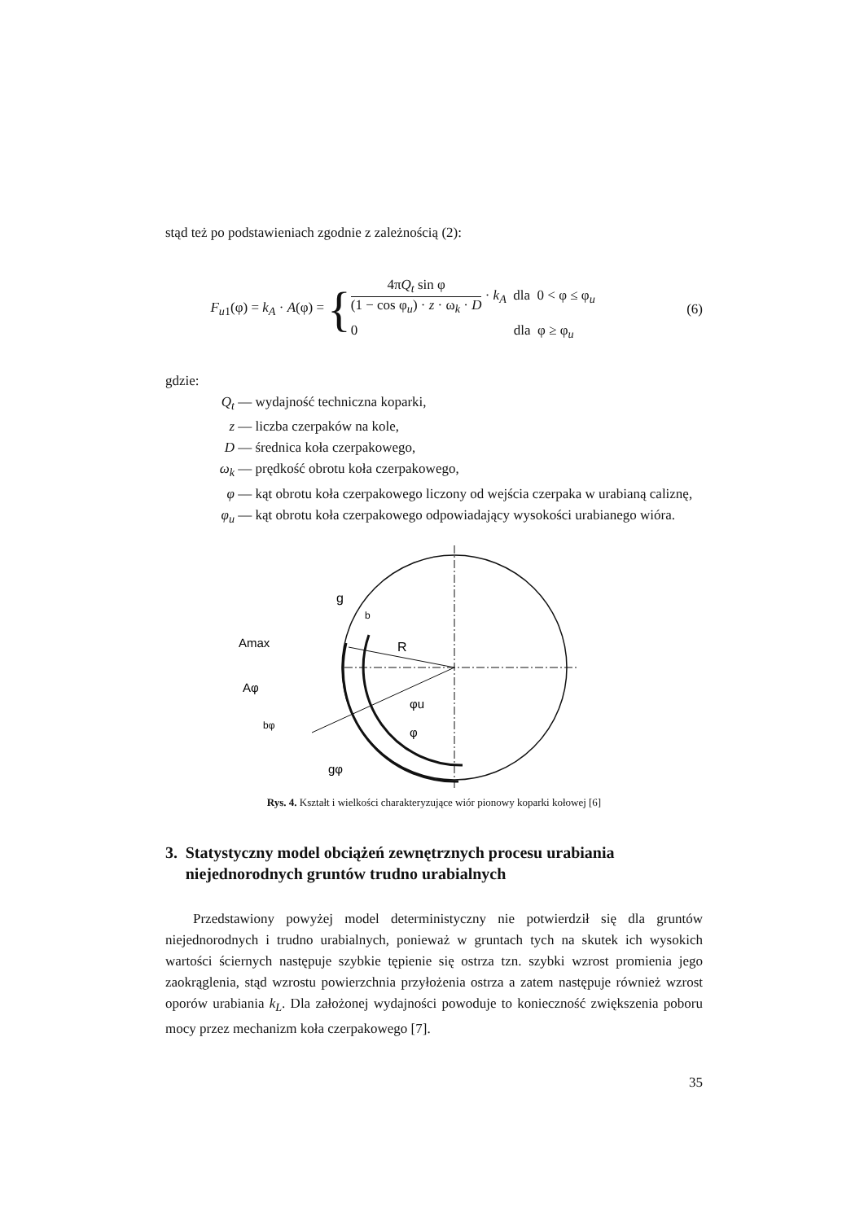stąd też po podstawieniach zgodnie z zależnością (2):
F<sub>u1</sub>(φ) = k<sub>A</sub> · A(φ) =
{
4πQ<sub>t</sub> sin φ
(1 − cos φ<sub>u</sub>) · z · ω<sub>k</sub> · D
· k<sub>A</sub> dla 0 < φ ≤ φ<sub>u</sub>
0 dla φ ≥ φ<sub>u</sub>
(6)
gdzie:
Q<sub>t</sub> — wydajność techniczna koparki,
z — liczba czerpaków na kole,
D — średnica koła czerpakowego,
ω<sub>k</sub> — prędkość obrotu koła czerpakowego,
φ — kąt obrotu koła czerpakowego liczony od wejścia czerpaka w urabianą caliznę,
φ<sub>u</sub> — kąt obrotu koła czerpakowego odpowiadający wysokości urabianego wióra.
Amax
Aφ
g
b
R
bφ
gφ
φu
φ
Rys. 4. Kształt i wielkości charakteryzujące wiór pionowy koparki kołowej [6]
3. Statystyczny model obciążeń zewnętrznych procesu urabiania niejednorodnych gruntów trudno urabialnych
Przedstawiony powyżej model deterministyczny nie potwierdził się dla gruntów niejednorodnych i trudno urabialnych, ponieważ w gruntach tych na skutek ich wysokich wartości ściernych następuje szybkie tępienie się ostrza tzn. szybki wzrost promienia jego zaokrąglenia, stąd wzrostu powierzchnia przyłożenia ostrza a zatem następuje również wzrost oporów urabiania k<sub>L</sub>. Dla założonej wydajności powoduje to konieczność zwiększenia poboru mocy przez mechanizm koła czerpakowego [7].
35